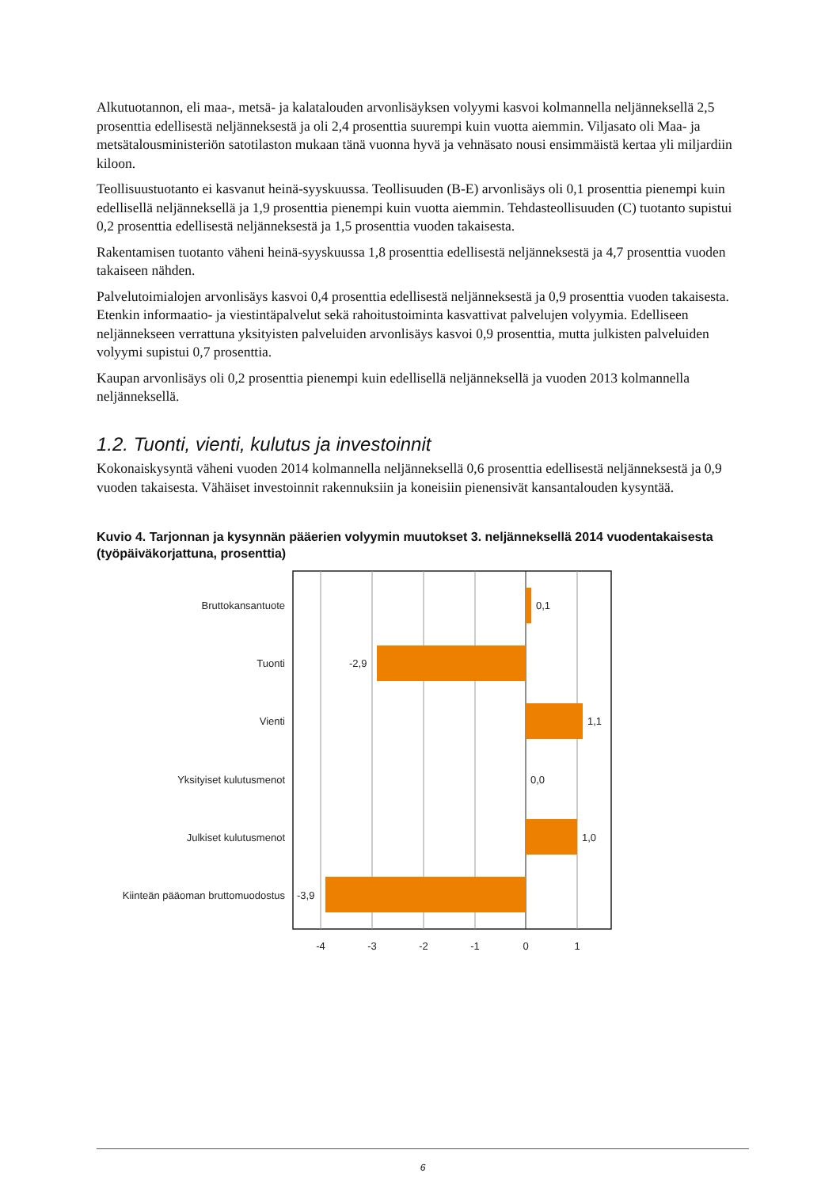Alkutuotannon, eli maa-, metsä- ja kalatalouden arvonlisäyksen volyymi kasvoi kolmannella neljänneksellä 2,5 prosenttia edellisestä neljänneksestä ja oli 2,4 prosenttia suurempi kuin vuotta aiemmin. Viljasato oli Maa- ja metsätalousministeriön satotilaston mukaan tänä vuonna hyvä ja vehnäsato nousi ensimmäistä kertaa yli miljardiin kiloon.
Teollisuustuotanto ei kasvanut heinä-syyskuussa. Teollisuuden (B-E) arvonlisäys oli 0,1 prosenttia pienempi kuin edellisellä neljänneksellä ja 1,9 prosenttia pienempi kuin vuotta aiemmin. Tehdasteollisuuden (C) tuotanto supistui 0,2 prosenttia edellisestä neljänneksestä ja 1,5 prosenttia vuoden takaisesta.
Rakentamisen tuotanto väheni heinä-syyskuussa 1,8 prosenttia edellisestä neljänneksestä ja 4,7 prosenttia vuoden takaiseen nähden.
Palvelutoimialojen arvonlisäys kasvoi 0,4 prosenttia edellisestä neljänneksestä ja 0,9 prosenttia vuoden takaisesta. Etenkin informaatio- ja viestintäpalvelut sekä rahoitustoiminta kasvattivat palvelujen volyymia. Edelliseen neljännekseen verrattuna yksityisten palveluiden arvonlisäys kasvoi 0,9 prosenttia, mutta julkisten palveluiden volyymi supistui 0,7 prosenttia.
Kaupan arvonlisäys oli 0,2 prosenttia pienempi kuin edellisellä neljänneksellä ja vuoden 2013 kolmannella neljänneksellä.
1.2. Tuonti, vienti, kulutus ja investoinnit
Kokonaiskysyntä väheni vuoden 2014 kolmannella neljänneksellä 0,6 prosenttia edellisestä neljänneksestä ja 0,9 vuoden takaisesta. Vähäiset investoinnit rakennuksiin ja koneisiin pienensivät kansantalouden kysyntää.
Kuvio 4. Tarjonnan ja kysynnän pääerien volyymin muutokset 3. neljänneksellä 2014 vuodentakaisesta (työpäiväkorjattuna, prosenttia)
Bruttokansantuote
Tuonti
Vienti
Yksityiset kulutusmenot
Julkiset kulutusmenot
Kiinteän pääoman bruttomuodostus
0,1
-2,9
1,1
0,0
1,0
-3,9
-4
-3
-2
-1
0
1
6